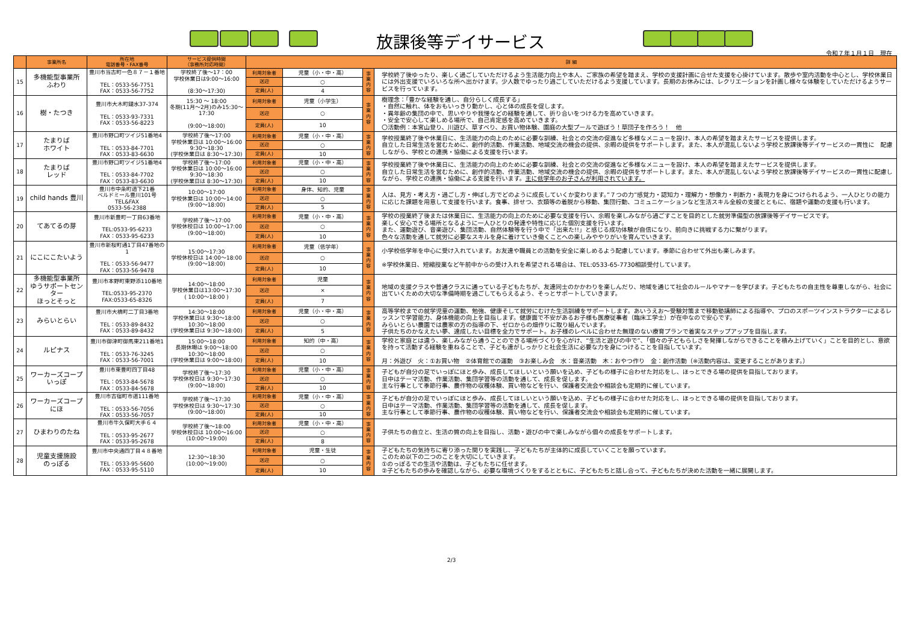放課後等デイサービス
令和７年１月１日　現在
| | 事業所名 | 所在地 電話番号・FAX番号 | サービス提供時間 （事務所対応時間） | 詳 細 | | | |
| --- | --- | --- | --- | --- | --- | --- | --- |
| 15 | 多機能型事業所 ふわり | 豊川市当古町一色８７－１番地 TEL：0533-56-7751 FAX：0533-56-7752 | 学校終了後～17：00 学校休業日は9:00～16:00 (8:30～17:30) | 利用対象者 | 児童（小・中・高） | 事業内容 | 学校終了後ゆったり、楽しく過ごしていただけるよう生活能力向上や本人、ご家族の希望を踏まえ、学校の支援計画に合せた支援を心掛けています。散歩や室内活動を中心とし、学校休業日には外出支援でいろいろな所へ出かけます。少人数でゆったり過ごしていただけるよう支援しています。長期のお休みには、レクリエーションを計画し様々な体験をしていただけるようサービスを行っています。 |
| | | | | 送迎 | ○ | | |
| | | | | 定員(人) | 4 | | |
| 16 | 樹・たつき | 豊川市大木町鑓水37-374 TEL：0533-93-7331 FAX：0533-56-8223 | 15:30 ～ 18:00 冬期(11月～2月)のみ15:30～17:30 (9:00～18:00) | 利用対象者 | 児童（小学生） | 事業内容 | 樹理念：「豊かな経験を通し、自分らしく成長する」 ・自然に触れ、体をおもいっきり動かし、心と体の成長を促します。 ・異年齢の集団の中で、思いやりや我慢などの経験を通して、折り合いをつける力を高めていきます。 ・安全で安心して楽しめる場所で、自己肯定感を高めていきます。 〇活動例：本宮山登り、川遊び、草すべり、お買い物体験、園庭の大型プールで遊ぼう！草団子を作ろう！ 他 |
| | | | | 送迎 | ○ | | |
| | | | | 定員(人) | 10 | | |
| 17 | たまりば ホワイト | 豊川市野口町ツイジ51番地4 TEL：0533-84-7701 FAX：0533-83-6630 | 学校終了後～17:00 学校休業日は 10:00～16:00 9:30～18:30 (学校休業日は 8:30～17:30) | 利用対象者 | 児童（小・中・高） | 事業内容 | 学校授業終了後や休業日に、生活能力の向上のために必要な訓練、社会との交流の促進など多様なメニューを設け、本人の希望を踏まえたサービスを提供します。 自立した日常生活を営むために、創作的活動、作業活動、地域交流の機会の提供、余暇の提供をサポートします。また、本人が混乱しないよう学校と放課後等デイサービスの一貫性に 配慮しながら、学校との連携・協働による支援を行います。 |
| | | | | 送迎 | ○ | | |
| | | | | 定員(人) | 10 | | |
| 18 | たまりば レッド | 豊川市野口町ツイジ51番地4 TEL：0533-84-7702 FAX：0533-83-6630 | 学校終了後～17:00 学校休業日は 10:00～16:00 9:30～18:30 (学校休業日は 8:30～17:30) | 利用対象者 | 児童（小・中・高） | 事業内容 | 学校授業終了後や休業日に、生活能力の向上のために必要な訓練、社会との交流の促進など多様なメニューを設け、本人の希望を踏まえたサービスを提供します。 自立した日常生活を営むために、創作的活動、作業活動、地域交流の機会の提供、余暇の提供をサポートします。また、本人が混乱しないよう学校と放課後等デイサービスの一貫性に配慮しながら、学校との連携・協働による支援を行います。 主に低学年のお子さんが利用されています。 |
| | | | | 送迎 | ○ | | |
| | | | | 定員(人) | 10 | | |
| 19 | child hands 豊川 | 豊川市中条町道下21番 ベルドミール豊川101号 TEL&FAX 0533-56-2388 | 10:00～17:00 学校休業日は 10:00～14:00 (9:00～18:00) | 利用対象者 | 身体、知的、児童 | 事業内容 | 人は、見方・考え方・過ごし方・伸ばし方でどのように成長していくか変わります。”７つの力”感覚力・認知力・理解力・想像力・判断力・表現力を身につけられるよう、一人ひとりの能力に応じた課題を用意して支援を行います。食事、排せつ、衣類等の着脱から移動、集団行動、コミュニケーションなど生活スキル全般の支援とともに、宿題や運動の支援も行います。 |
| | | | | 送迎 | ○ | | |
| | | | | 定員(人) | 5 | | |
| 20 | てあてるの芽 | 豊川市新豊町一丁目63番地 TEL:0533-95-6233 FAX：0533-95-6233 | 学校終了後～17:00 学校休校日は 10:00～17:00 (9:00～18:00) | 利用対象者 | 児童（小・中・高） | 事業内容 | 学校の授業終了後または休業日に、生活能力の向上のために必要な支援を行い、余暇を楽しみながら過ごすことを目的とした就労準備型の放課後等デイサービスです。 楽しく安心できる場所となるように一人ひとりの発達や特性に応じた個別支援を行います。 また、運動遊び、音楽遊び、集団活動、自然体験等を行う中で「出来た!!」と感じる成功体験が自信になり、前向きに挑戦する力に繋がります。 色々な活動を通して就労に必要なスキルを身に着けていき働くことへの楽しみややりがいを育んでいきます。 |
| | | | | 送迎 | ○ | | |
| | | | | 定員(人) | 10 | | |
| 21 | にこにこたいよう | 豊川市新桜町通1丁目47番地の1 TEL：0533-56-9477 FAX：0533-56-9478 | 15:00～17:30 学校休校日は 14:00～18:00 (9:00～18:00) | 利用対象者 | 児童（低学年） | 事業内容 | 小学校低学年を中心に受け入れています。お友達や職員との活動を安全に楽しめるよう配慮しています。季節に合わせて外出も楽しみます。 ※学校休業日、短縮授業など午前中からの受け入れを希望される場合は、TEL:0533-65-7730相談受付しています。 |
| | | | | 送迎 | ○ | | |
| | | | | 定員(人) | 10 | | |
| 22 | 多機能型事業所 ゆうサポートセンター ほっとそっと | 豊川市本野町東野添110番地 TEL:0533-95-2370 FAX:0533-65-8326 | 14:00～18:00 学校休業日は13:00～17:30 ( 10:00～18:00 ) | 利用対象者 | 児童 | 事業内容 | 地域の支援クラスや普通クラスに通っている子どもたちが、友達同士のかかわりを楽しんだり、地域を通じて社会のルールやマナーを学びます。子どもたちの自主性を尊重しながら、社会に出ていくための大切な準備時期を過ごしてもらえるよう、そっとサポートしていきます。 |
| | | | | 送迎 | × | | |
| | | | | 定員(人) | 7 | | |
| 23 | みらいとらい | 豊川市大橋町二丁目3番地 TEL：0533-89-8432 FAX：0533-89-8432 | 14:30～18:00 学校休業日は 9:30～18:00 10:30～18:00 (学校休業日は 9:30～18:00) | 利用対象者 | 児童（小・中・高） | 事業内容 | 高等学校までの就学児童の運動、勉強、健康そして就労にむけた生活訓練をサポートします。あいうえお～受験対策まで移動塾講師による指導や、プロのスポーツインストラクターによるレッスンで学習能力、身体機能の向上を目指します。健康面で不安があるお子様も医療従事者（臨床工学士）が在中なので安心です。 みらいとらい農園では農家の方の指導の下、ゼロからの畑作りに取り組んでいます。 子供たちのかなえたい夢、達成したい目標を全力でサポート。お子様のレベルに合わせた無理のない療育プランで着実なステップアップを目指します。 |
| | | | | 送迎 | ○ | | |
| | | | | 定員(人) | 5 | | |
| 24 | ルピナス | 豊川市御津町御馬東211番地1 TEL：0533-76-3245 FAX：0533-56-7001 | 15:00～18:00 長期休暇は 9:00～18:00 10:30～18:00 (学校休業日は 9:00～18:00) | 利用対象者 | 知的（中・高） | 事業内容 | 学校と家庭とは違う、楽しみながら通うことのできる場所づくりを心がけ、“生活と遊びの中で”、「個々の子どもらしさを発揮しながらできることを積み上げていく」ことを目的とし、意欲を持って活動する経験を重ねることで、子ども達がしっかりと社会生活に必要な力を身につけることを目指しています。 月：外遊び 火：①お買い物 ②体育館での運動 ③お楽しみ会 水：音楽活動 木：おやつ作り 金：創作活動（※活動内容は、変更することがあります。） |
| | | | | 送迎 | ○ | | |
| | | | | 定員(人) | 10 | | |
| 25 | ワーカーズコープ いっぽ | 豊川市東豊町四丁目48 TEL：0533-84-5678 FAX：0533-84-5678 | 学校終了後～17:30 学校休校日は 9:30～17:30 (9:00～18:00) | 利用対象者 | 児童（小・中・高） | 事業内容 | 子どもが自分の足でいっぽにほと歩み、成長してほしいという願いを込め、子どもの様子に合わせた対応をし、ほっとできる場の提供を目指しております。 日中はテーマ活動、作業活動、集団学習等の活動を通して、成長を促します。 主な行事として季節行事、農作物の収穫体験、買い物などを行い、保護者交流会や相談会も定期的に催しています。 |
| | | | | 送迎 | ○ | | |
| | | | | 定員(人) | 10 | | |
| 26 | ワーカーズコープ にほ | 豊川市古宿町市道111番地 TEL：0533-56-7056 FAX：0533-56-7057 | 学校終了後～17:30 学校休校日は 9:30～17:30 (9:00～18:00) | 利用対象者 | 児童（小・中・高） | 事業内容 | 子どもが自分の足でいっぽにほと歩み、成長してほしいという願いを込め、子どもの様子に合わせた対応をし、ほっとできる場の提供を目指しております。 日中はテーマ活動、作業活動、集団学習等の活動を通して、成長を促します。 主な行事として季節行事、農作物の収穫体験、買い物などを行い、保護者交流会や相談会も定期的に催しています。 |
| | | | | 送迎 | ○ | | |
| | | | | 定員(人) | 10 | | |
| 27 | ひまわりのたね | 豊川市牛久保町大手６４ TEL：0533-95-2677 FAX：0533-95-2678 | 学校終了後～18:00 学校休校日は 10:00～16:00 (10:00～19:00) | 利用対象者 | 児童（小・中・高） | 事業内容 | 子供たちの自立と、生活の質の向上を目指し、活動・遊びの中で楽しみながら個々の成長をサポートします。 |
| | | | | 送迎 | ○ | | |
| | | | | 定員(人) | 8 | | |
| 28 | 児童支援施設 のっぽる | 豊川市中央通四丁目４８番地 TEL：0533-95-5600 FAX：0533-95-5110 | 12:30～18:30 (10:00～19:00) | 利用対象者 | 児童・生徒 | 事業内容 | 子どもたちの気持ちに寄り添った関りを実践し、子どもたちが主体的に成長していくことを願っています。 このため以下の二つのことを大切にしていきます。 ①のっぽるでの生活や活動は、子どもたちに任せます。 ②子どもたちの歩みを確認しながら、必要な環境づくりをするとともに、子どもたちと話し合って、子どもたちが決めた活動を一緒に展開します。 |
| | | | | 送迎 | ○ | | |
| | | | | 定員(人) | 10 | | |
2/3